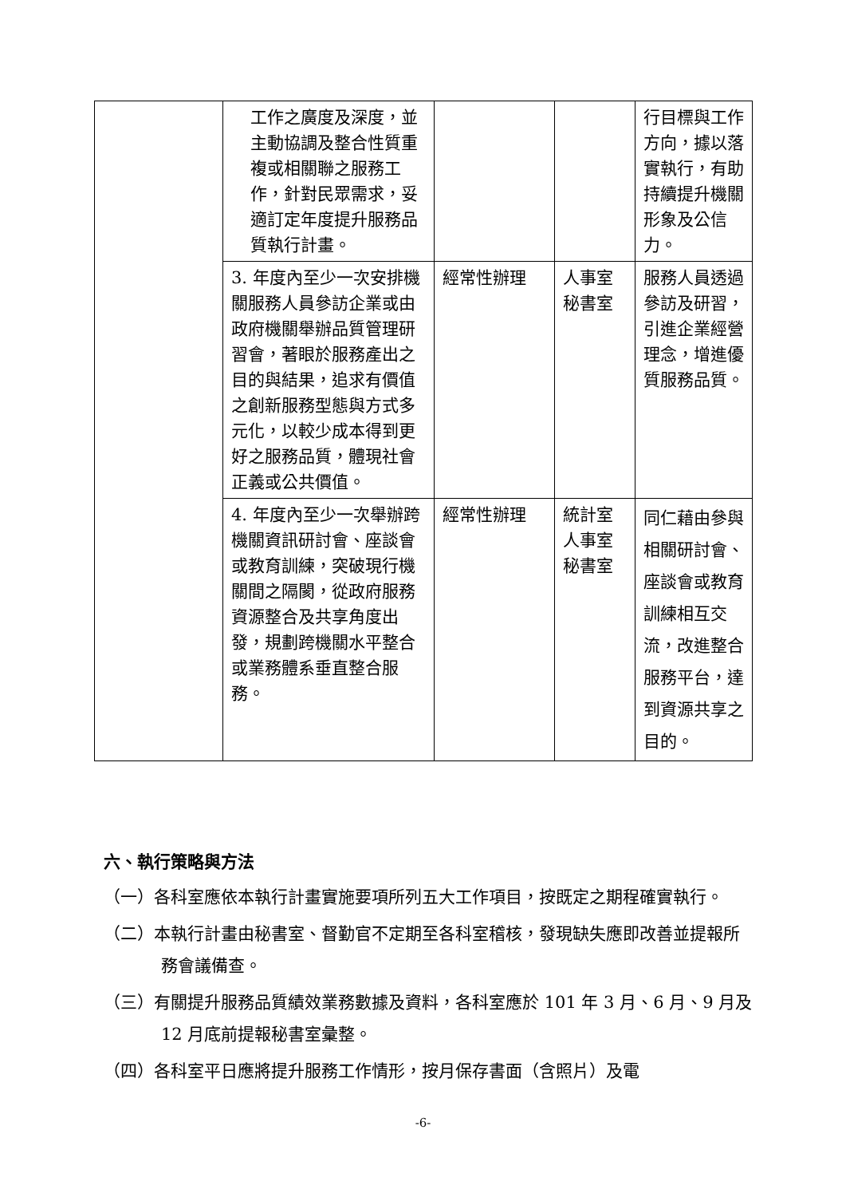| | 工作之廣度及深度，並主動協調及整合性質重複或相關聯之服務工作，針對民眾需求，妥適訂定年度提升服務品質執行計畫。 | | | 行目標與工作方向，據以落實執行，有助持續提升機關形象及公信力。 |
| | 3. 年度內至少一次安排機關服務人員參訪企業或由政府機關舉辦品質管理研習會，著眼於服務產出之目的與結果，追求有價值之創新服務型態與方式多元化，以較少成本得到更好之服務品質，體現社會正義或公共價值。 | 經常性辦理 | 人事室 秘書室 | 服務人員透過參訪及研習，引進企業經營理念，增進優質服務品質。 |
| | 4. 年度內至少一次舉辦跨機關資訊研討會、座談會或教育訓練，突破現行機關間之隔閡，從政府服務資源整合及共享角度出發，規劃跨機關水平整合或業務體系垂直整合服務。 | 經常性辦理 | 統計室 人事室 秘書室 | 同仁藉由參與相關研討會、座談會或教育訓練相互交流，改進整合服務平台，達到資源共享之目的。 |
六、執行策略與方法
（一）各科室應依本執行計畫實施要項所列五大工作項目，按既定之期程確實執行。
（二）本執行計畫由秘書室、督勤官不定期至各科室稽核，發現缺失應即改善並提報所務會議備查。
（三）有關提升服務品質績效業務數據及資料，各科室應於 101 年 3 月、6 月、9 月及 12 月底前提報秘書室彙整。
（四）各科室平日應將提升服務工作情形，按月保存書面（含照片）及電
-6-